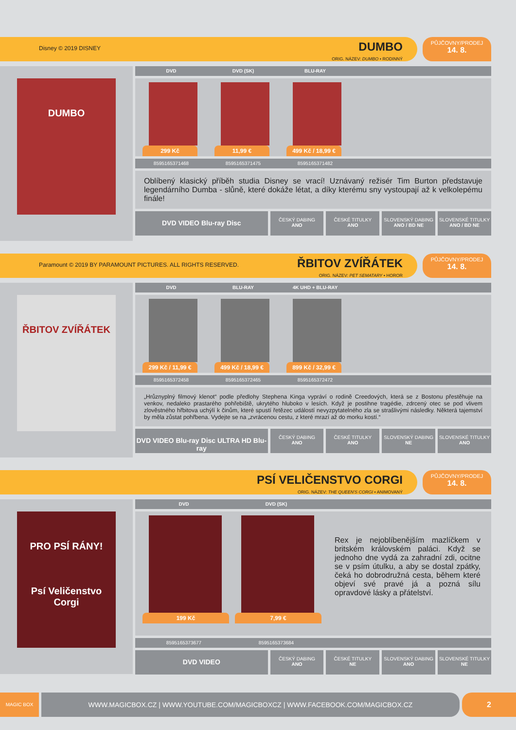Disney © 2019 DISNEY
DUMBO
ORIG. NÁZEV: DUMBO • RODINNÝ
PŮJČOVNY/PRODEJ
14. 8.
DUMBO
DVD DVD (SK) BLU-RAY
299 Kč 11,99 € 499 Kč / 18,99 €
8595165371468 8595165371475 8595165371482
Oblíbený klasický příběh studia Disney se vrací! Uznávaný režisér Tim Burton představuje legendárního Dumba - slůně, které dokáže létat, a díky kterému sny vystoupají až k velkolepému finále!
DVD VIDEO Blu-ray Disc
ČESKÝ DABING
ANO
ČESKÉ TITULKY
ANO
SLOVENSKÝ DABING
ANO / BD NE
SLOVENSKÉ TITULKY
ANO / BD NE
Paramount © 2019 BY PARAMOUNT PICTURES. ALL RIGHTS RESERVED.
ŘBITOV ZVÍŘÁTEK
ORIG. NÁZEV: PET SEMATARY • HOROR
PŮJČOVNY/PRODEJ
14. 8.
ŘBITOV ZVÍŘÁTEK
DVD BLU-RAY 4K UHD + BLU-RAY
299 Kč / 11,99 €
499 Kč / 18,99 €
899 Kč / 32,99 €
8595165372458 8595165372465 8595165372472
„Hrůznyplný filmový klenot“ podle předlohy Stephena Kinga vypráví o rodině Creedových, která se z Bostonu přestěhuje na venkov, nedaleko prastarého pohřebiště, ukrytého hluboko v lesích. Když je postihne tragédie, zdrcený otec se pod vlivem zlověstného hřbitova uchýlí k činům, které spustí řetězec událostí nevyzpytatelného zla se strašlivými následky. Některá tajemství by měla zůstat pohřbena. Vydejte se na „zvrácenou cestu, z které mrazí až do morku kostí.“
DVD VIDEO Blu-ray Disc ULTRA HD Blu-ray
ČESKÝ DABING
ANO
ČESKÉ TITULKY
ANO
SLOVENSKÝ DABING
NE
SLOVENSKÉ TITULKY
ANO
PSÍ VELIČENSTVO CORGI
ORIG. NÁZEV: THE QUEEN'S CORGI • ANIMOVANÝ
PŮJČOVNY/PRODEJ
14. 8.
PRO PSÍ RÁNY!
Psí Veličenstvo Corgi
DVD DVD (SK)
199 Kč 7,99 €
Rex je nejoblíbenějším mazlíčkem v britském královském paláci. Když se jednoho dne vydá za zahradní zdi, ocitne se v psím útulku, a aby se dostal zpátky, čeká ho dobrodružná cesta, během které objeví své pravé já a pozná sílu opravdové lásky a přátelství.
8595165373677 8595165373684
DVD VIDEO
ČESKÝ DABING
ANO
ČESKÉ TITULKY
NE
SLOVENSKÝ DABING
ANO
SLOVENSKÉ TITULKY
NE
MAGIC BOX
WWW.MAGICBOX.CZ | WWW.YOUTUBE.COM/MAGICBOXCZ | WWW.FACEBOOK.COM/MAGICBOX.CZ 2